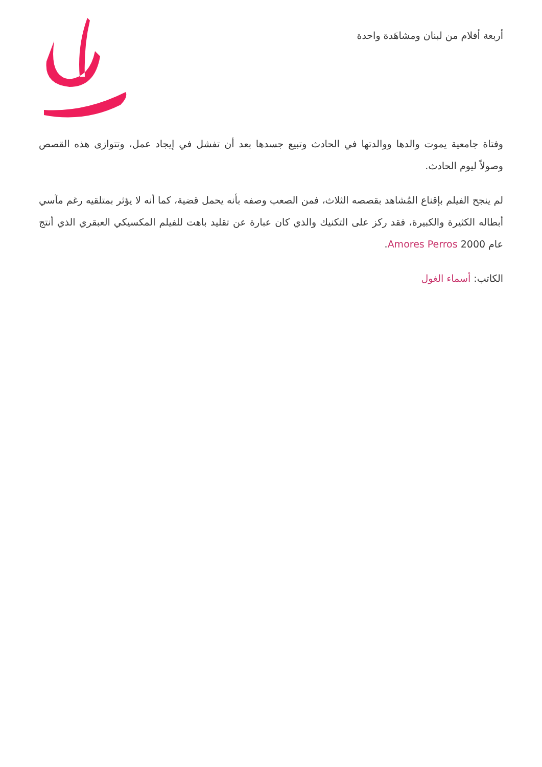أربعة أفلام من لبنان ومشاهَدة واحدة
وفتاة جامعية يموت والدها ووالدتها في الحادث وتبيع جسدها بعد أن تفشل في إيجاد عمل، وتتوازى هذه القصص وصولاً ليوم الحادث.
لم ينجح الفيلم بإقناع المُشاهد بقصصه الثلاث، فمن الصعب وصفه بأنه يحمل قضية، كما أنه لا يؤثر بمتلقيه رغم مآسي أبطاله الكثيرة والكبيرة، فقد ركز على التكنيك والذي كان عبارة عن تقليد باهت للفيلم المكسيكي العبقري الذي أنتج عام 2000 Amores Perros.
الكاتب: أسماء الغول